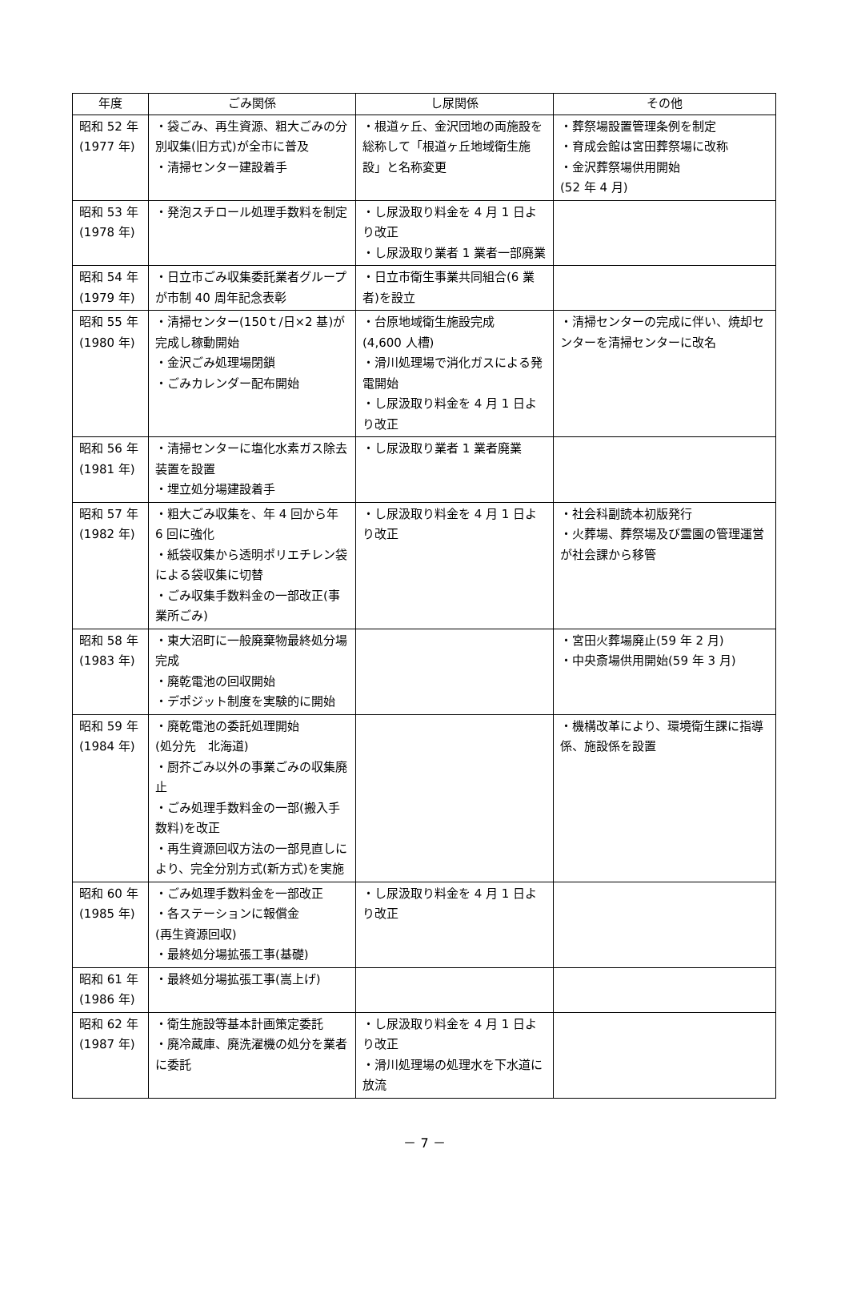| 年度 | ごみ関係 | し尿関係 | その他 |
| --- | --- | --- | --- |
| 昭和 52 年 (1977 年) | ・袋ごみ、再生資源、粗大ごみの分別収集(旧方式)が全市に普及 ・清掃センター建設着手 | ・根道ヶ丘、金沢団地の両施設を総称して「根道ヶ丘地域衛生施設」と名称変更 | ・葬祭場設置管理条例を制定 ・育成会館は宮田葬祭場に改称 ・金沢葬祭場供用開始 (52 年 4 月) |
| 昭和 53 年 (1978 年) | ・発泡スチロール処理手数料を制定 | ・し尿汲取り料金を 4 月 1 日より改正 ・し尿汲取り業者 1 業者一部廃業 | |
| 昭和 54 年 (1979 年) | ・日立市ごみ収集委託業者グループが市制 40 周年記念表彰 | ・日立市衛生事業共同組合(6 業者)を設立 | |
| 昭和 55 年 (1980 年) | ・清掃センター(150ｔ/日×2 基)が完成し稼動開始 ・金沢ごみ処理場閉鎖 ・ごみカレンダー配布開始 | ・台原地域衛生施設完成 (4,600 人槽) ・滑川処理場で消化ガスによる発電開始 ・し尿汲取り料金を 4 月 1 日より改正 | ・清掃センターの完成に伴い、焼却センターを清掃センターに改名 |
| 昭和 56 年 (1981 年) | ・清掃センターに塩化水素ガス除去装置を設置 ・埋立処分場建設着手 | ・し尿汲取り業者 1 業者廃業 | |
| 昭和 57 年 (1982 年) | ・粗大ごみ収集を、年 4 回から年 6 回に強化 ・紙袋収集から透明ポリエチレン袋による袋収集に切替 ・ごみ収集手数料金の一部改正(事業所ごみ) | ・し尿汲取り料金を 4 月 1 日より改正 | ・社会科副読本初版発行 ・火葬場、葬祭場及び霊園の管理運営が社会課から移管 |
| 昭和 58 年 (1983 年) | ・東大沼町に一般廃棄物最終処分場完成 ・廃乾電池の回収開始 ・デポジット制度を実験的に開始 | | ・宮田火葬場廃止(59 年 2 月) ・中央斎場供用開始(59 年 3 月) |
| 昭和 59 年 (1984 年) | ・廃乾電池の委託処理開始 (処分先 北海道) ・厨芥ごみ以外の事業ごみの収集廃止 ・ごみ処理手数料金の一部(搬入手数料)を改正 ・再生資源回収方法の一部見直しにより、完全分別方式(新方式)を実施 | | ・機構改革により、環境衛生課に指導係、施設係を設置 |
| 昭和 60 年 (1985 年) | ・ごみ処理手数料金を一部改正 ・各ステーションに報償金 (再生資源回収) ・最終処分場拡張工事(基礎) | ・し尿汲取り料金を 4 月 1 日より改正 | |
| 昭和 61 年 (1986 年) | ・最終処分場拡張工事(嵩上げ) | | |
| 昭和 62 年 (1987 年) | ・衛生施設等基本計画策定委託 ・廃冷蔵庫、廃洗濯機の処分を業者に委託 | ・し尿汲取り料金を 4 月 1 日より改正 ・滑川処理場の処理水を下水道に放流 | |
－ 7 －